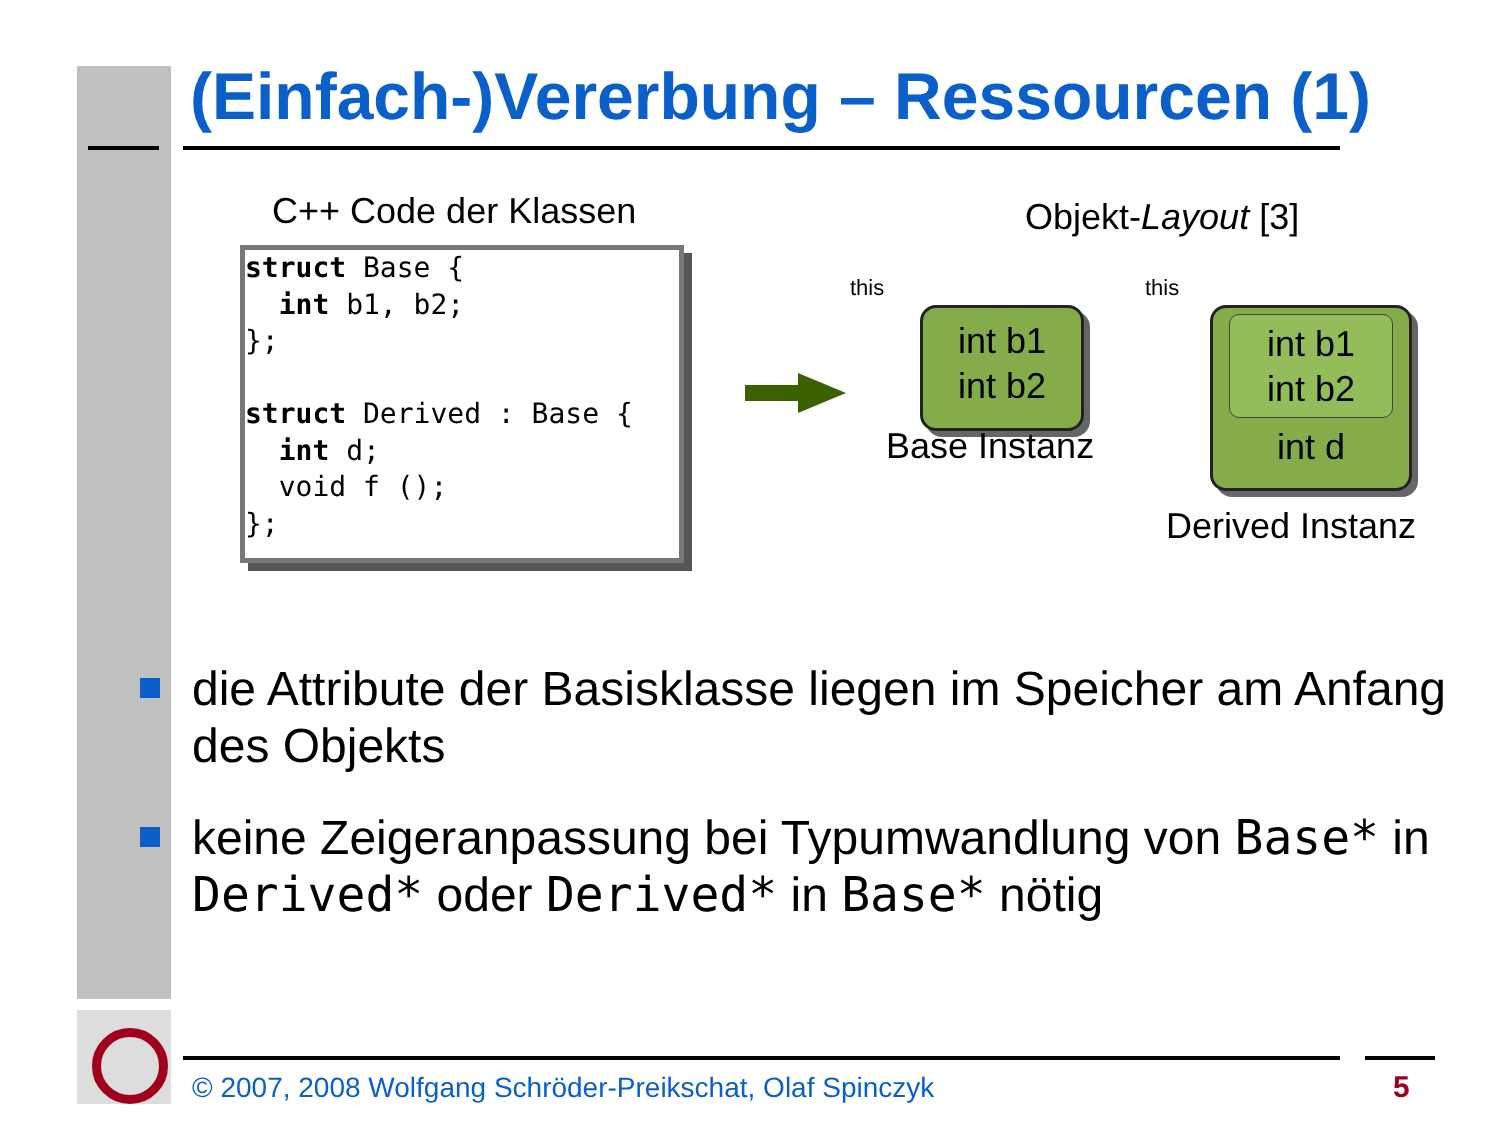(Einfach-)Vererbung – Ressourcen (1)
C++ Code der Klassen Objekt-Layout [3]
struct Base {
  int b1, b2;
};

struct Derived : Base {
  int d;
  void f ();
};
this this
int b1
int b2
Base Instanz
int b1
int b2
int d
Derived Instanz
die Attribute der Basisklasse liegen im Speicher am Anfang des Objekts
keine Zeigeranpassung bei Typumwandlung von Base* in Derived* oder Derived* in Base* nötig
© 2007, 2008 Wolfgang Schröder-Preikschat, Olaf Spinczyk
5